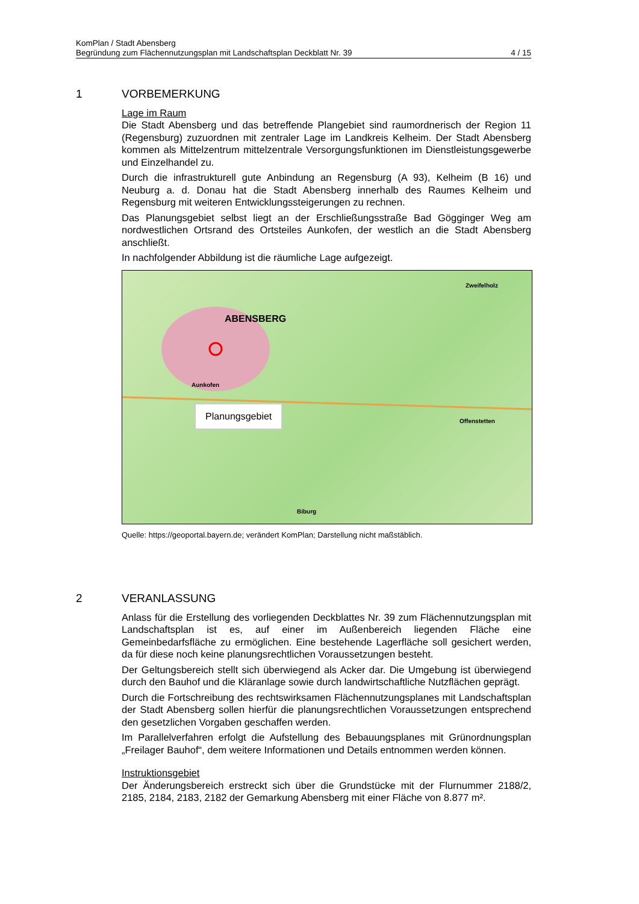KomPlan / Stadt Abensberg
Begründung zum Flächennutzungsplan mit Landschaftsplan Deckblatt Nr. 39 4 / 15
1 VORBEMERKUNG
Lage im Raum
Die Stadt Abensberg und das betreffende Plangebiet sind raumordnerisch der Region 11 (Regensburg) zuzuordnen mit zentraler Lage im Landkreis Kelheim. Der Stadt Abensberg kommen als Mittelzentrum mittelzentrale Versorgungsfunktionen im Dienstleistungsgewerbe und Einzelhandel zu.
Durch die infrastrukturell gute Anbindung an Regensburg (A 93), Kelheim (B 16) und Neuburg a. d. Donau hat die Stadt Abensberg innerhalb des Raumes Kelheim und Regensburg mit weiteren Entwicklungssteigerungen zu rechnen.
Das Planungsgebiet selbst liegt an der Erschließungsstraße Bad Gögginger Weg am nordwestlichen Ortsrand des Ortsteiles Aunkofen, der westlich an die Stadt Abensberg anschließt.
In nachfolgender Abbildung ist die räumliche Lage aufgezeigt.
ABENSBERG
Zweifelholz
Offenstetten
Biburg
Aunkofen
Planungsgebiet
Quelle: https://geoportal.bayern.de; verändert KomPlan; Darstellung nicht maßstäblich.
2 VERANLASSUNG
Anlass für die Erstellung des vorliegenden Deckblattes Nr. 39 zum Flächennutzungsplan mit Landschaftsplan ist es, auf einer im Außenbereich liegenden Fläche eine Gemeinbedarfsfläche zu ermöglichen. Eine bestehende Lagerfläche soll gesichert werden, da für diese noch keine planungsrechtlichen Voraussetzungen besteht.
Der Geltungsbereich stellt sich überwiegend als Acker dar. Die Umgebung ist überwiegend durch den Bauhof und die Kläranlage sowie durch landwirtschaftliche Nutzflächen geprägt.
Durch die Fortschreibung des rechtswirksamen Flächennutzungsplanes mit Landschaftsplan der Stadt Abensberg sollen hierfür die planungsrechtlichen Voraussetzungen entsprechend den gesetzlichen Vorgaben geschaffen werden.
Im Parallelverfahren erfolgt die Aufstellung des Bebauungsplanes mit Grünordnungsplan „Freilager Bauhof“, dem weitere Informationen und Details entnommen werden können.
Instruktionsgebiet
Der Änderungsbereich erstreckt sich über die Grundstücke mit der Flurnummer 2188/2, 2185, 2184, 2183, 2182 der Gemarkung Abensberg mit einer Fläche von 8.877 m².